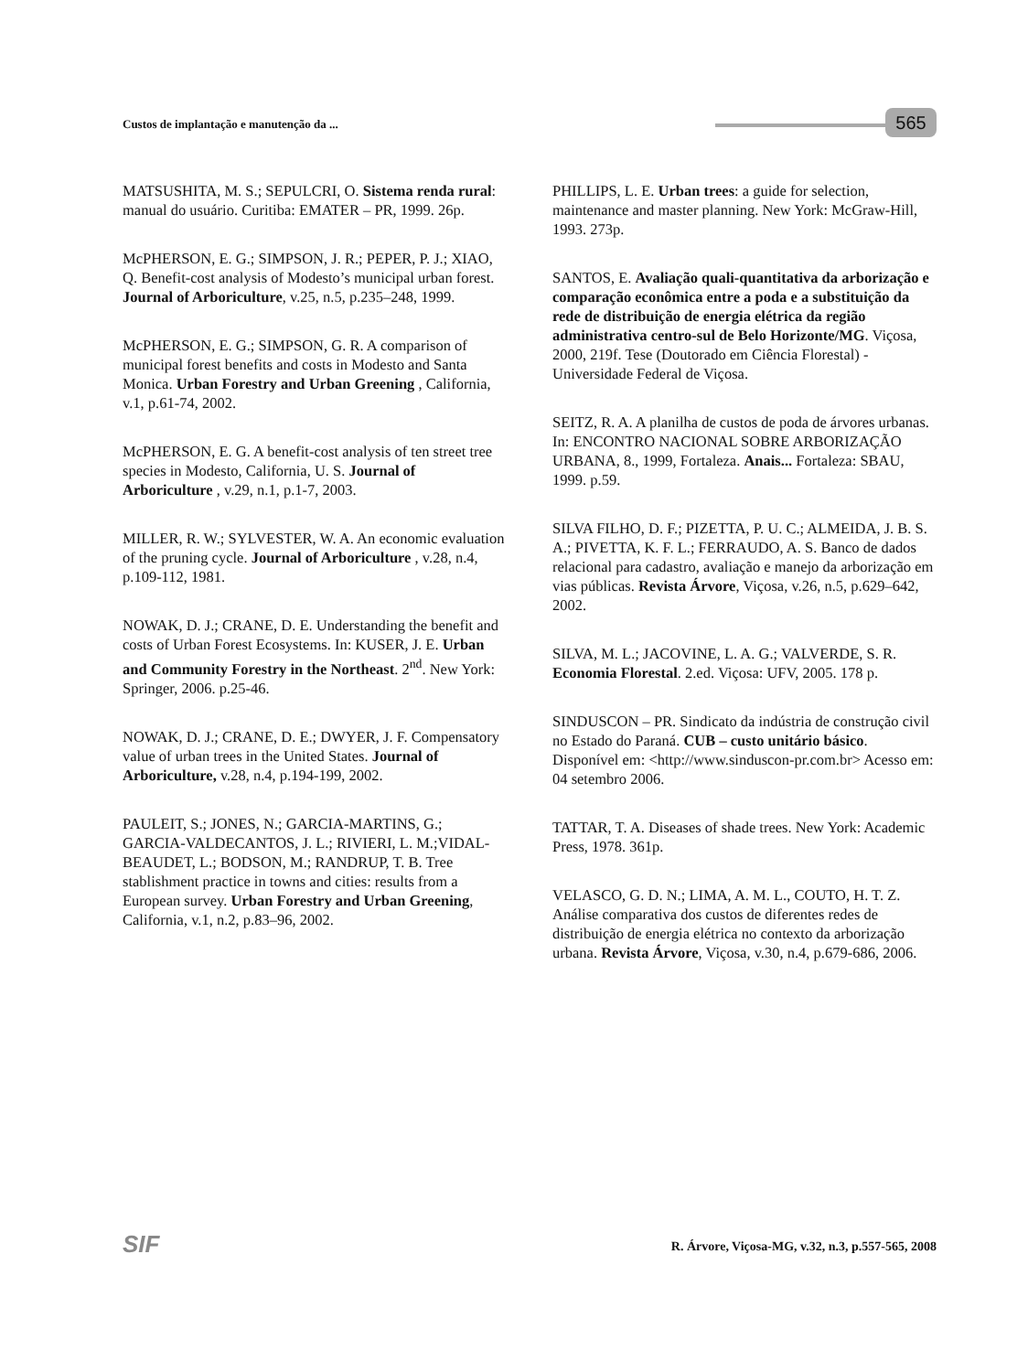Custos de implantação e manutenção da ...
565
MATSUSHITA, M. S.; SEPULCRI, O. Sistema renda rural: manual do usuário. Curitiba: EMATER – PR, 1999. 26p.
McPHERSON, E. G.; SIMPSON, J. R.; PEPER, P. J.; XIAO, Q. Benefit-cost analysis of Modesto’s municipal urban forest. Journal of Arboriculture, v.25, n.5, p.235–248, 1999.
McPHERSON, E. G.; SIMPSON, G. R. A comparison of municipal forest benefits and costs in Modesto and Santa Monica. Urban Forestry and Urban Greening , California, v.1, p.61-74, 2002.
McPHERSON, E. G. A benefit-cost analysis of ten street tree species in Modesto, California, U. S. Journal of Arboriculture , v.29, n.1, p.1-7, 2003.
MILLER, R. W.; SYLVESTER, W. A. An economic evaluation of the pruning cycle. Journal of Arboriculture , v.28, n.4, p.109-112, 1981.
NOWAK, D. J.; CRANE, D. E. Understanding the benefit and costs of Urban Forest Ecosystems. In: KUSER, J. E. Urban and Community Forestry in the Northeast. 2<sup>nd</sup>. New York: Springer, 2006. p.25-46.
NOWAK, D. J.; CRANE, D. E.; DWYER, J. F. Compensatory value of urban trees in the United States. Journal of Arboriculture, v.28, n.4, p.194-199, 2002.
PAULEIT, S.; JONES, N.; GARCIA-MARTINS, G.; GARCIA-VALDECANTOS, J. L.; RIVIERI, L. M.;VIDAL-BEAUDET, L.; BODSON, M.; RANDRUP, T. B. Tree stablishment practice in towns and cities: results from a European survey. Urban Forestry and Urban Greening, California, v.1, n.2, p.83–96, 2002.
PHILLIPS, L. E. Urban trees: a guide for selection, maintenance and master planning. New York: McGraw-Hill, 1993. 273p.
SANTOS, E. Avaliação quali-quantitativa da arborização e comparação econômica entre a poda e a substituição da rede de distribuição de energia elétrica da região administrativa centro-sul de Belo Horizonte/MG. Viçosa, 2000, 219f. Tese (Doutorado em Ciência Florestal) - Universidade Federal de Viçosa.
SEITZ, R. A. A planilha de custos de poda de árvores urbanas. In: ENCONTRO NACIONAL SOBRE ARBORIZAÇÃO URBANA, 8., 1999, Fortaleza. Anais... Fortaleza: SBAU, 1999. p.59.
SILVA FILHO, D. F.; PIZETTA, P. U. C.; ALMEIDA, J. B. S. A.; PIVETTA, K. F. L.; FERRAUDO, A. S. Banco de dados relacional para cadastro, avaliação e manejo da arborização em vias públicas. Revista Árvore, Viçosa, v.26, n.5, p.629–642, 2002.
SILVA, M. L.; JACOVINE, L. A. G.; VALVERDE, S. R. Economia Florestal. 2.ed. Viçosa: UFV, 2005. 178 p.
SINDUSCON – PR. Sindicato da indústria de construção civil no Estado do Paraná. CUB – custo unitário básico. Disponível em: <http://www.sinduscon-pr.com.br> Acesso em: 04 setembro 2006.
TATTAR, T. A. Diseases of shade trees. New York: Academic Press, 1978. 361p.
VELASCO, G. D. N.; LIMA, A. M. L., COUTO, H. T. Z. Análise comparativa dos custos de diferentes redes de distribuição de energia elétrica no contexto da arborização urbana. Revista Árvore, Viçosa, v.30, n.4, p.679-686, 2006.
SIF
R. Árvore, Viçosa-MG, v.32, n.3, p.557-565, 2008